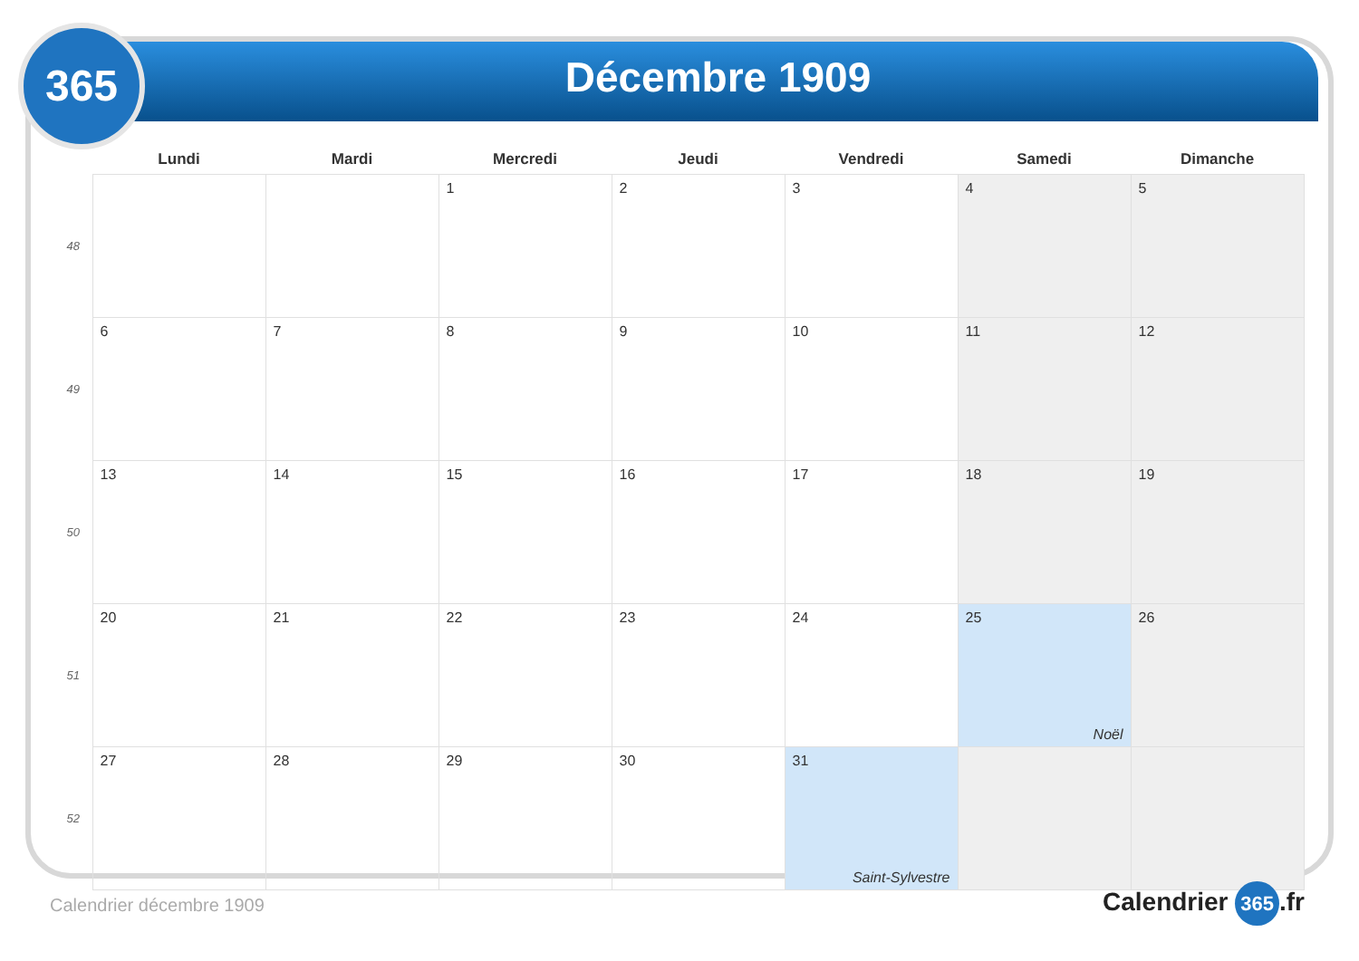365
Décembre 1909
| | Lundi | Mardi | Mercredi | Jeudi | Vendredi | Samedi | Dimanche |
| --- | --- | --- | --- | --- | --- | --- | --- |
| 48 | | | 1 | 2 | 3 | 4 | 5 |
| 49 | 6 | 7 | 8 | 9 | 10 | 11 | 12 |
| 50 | 13 | 14 | 15 | 16 | 17 | 18 | 19 |
| 51 | 20 | 21 | 22 | 23 | 24 | 25 Noël | 26 |
| 52 | 27 | 28 | 29 | 30 | 31 Saint-Sylvestre | | |
Calendrier décembre 1909 Calendrier 365.fr